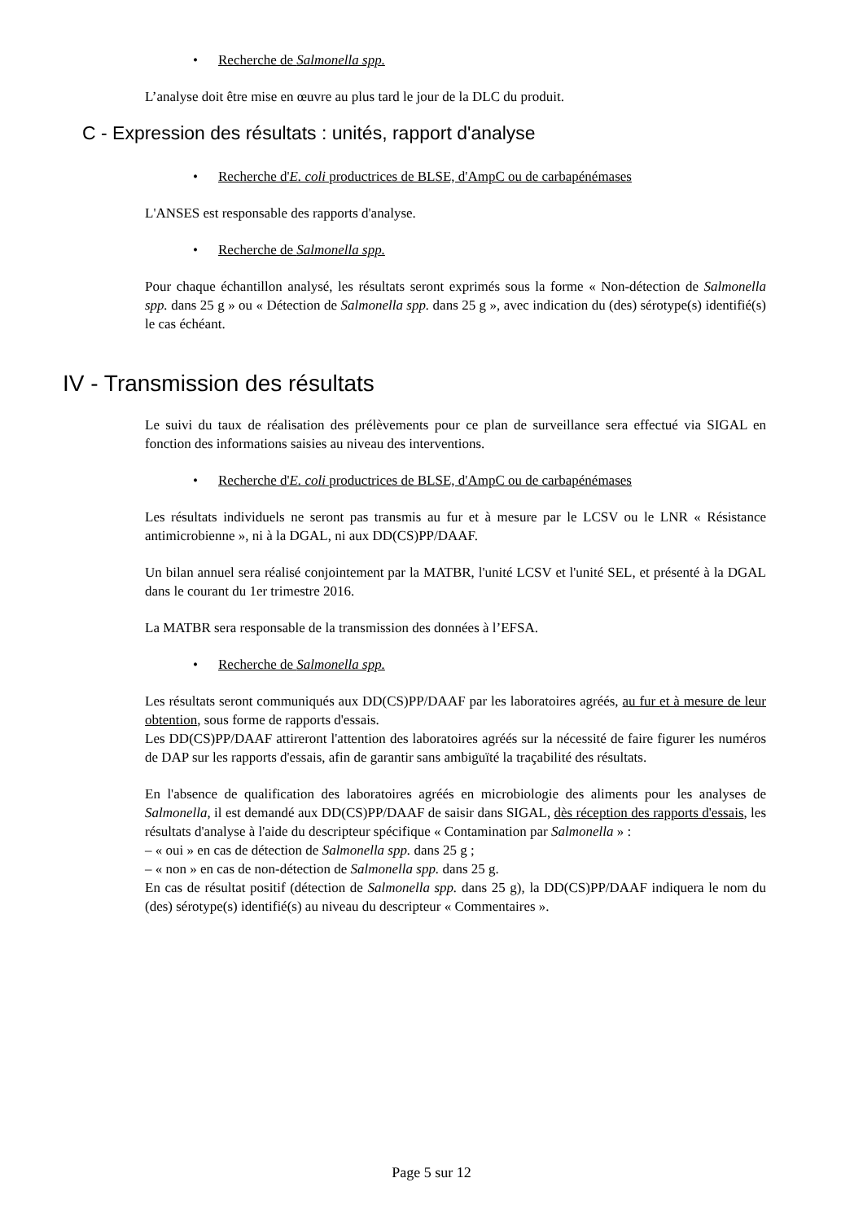• Recherche de Salmonella spp.
L’analyse doit être mise en œuvre au plus tard le jour de la DLC du produit.
C - Expression des résultats : unités, rapport d'analyse
• Recherche d'E. coli productrices de BLSE, d'AmpC ou de carbapénémases
L'ANSES est responsable des rapports d'analyse.
• Recherche de Salmonella spp.
Pour chaque échantillon analysé, les résultats seront exprimés sous la forme « Non-détection de Salmonella spp. dans 25 g » ou « Détection de Salmonella spp. dans 25 g », avec indication du (des) sérotype(s) identifié(s) le cas échéant.
IV - Transmission des résultats
Le suivi du taux de réalisation des prélèvements pour ce plan de surveillance sera effectué via SIGAL en fonction des informations saisies au niveau des interventions.
• Recherche d'E. coli productrices de BLSE, d'AmpC ou de carbapénémases
Les résultats individuels ne seront pas transmis au fur et à mesure par le LCSV ou le LNR « Résistance antimicrobienne », ni à la DGAL, ni aux DD(CS)PP/DAAF.
Un bilan annuel sera réalisé conjointement par la MATBR, l'unité LCSV et l'unité SEL, et présenté à la DGAL dans le courant du 1er trimestre 2016.
La MATBR sera responsable de la transmission des données à l’EFSA.
• Recherche de Salmonella spp.
Les résultats seront communiqués aux DD(CS)PP/DAAF par les laboratoires agréés, au fur et à mesure de leur obtention, sous forme de rapports d'essais.
Les DD(CS)PP/DAAF attireront l'attention des laboratoires agréés sur la nécessité de faire figurer les numéros de DAP sur les rapports d'essais, afin de garantir sans ambiguïté la traçabilité des résultats.
En l'absence de qualification des laboratoires agréés en microbiologie des aliments pour les analyses de Salmonella, il est demandé aux DD(CS)PP/DAAF de saisir dans SIGAL, dès réception des rapports d'essais, les résultats d'analyse à l'aide du descripteur spécifique « Contamination par Salmonella » :
– « oui » en cas de détection de Salmonella spp. dans 25 g ;
– « non » en cas de non-détection de Salmonella spp. dans 25 g.
En cas de résultat positif (détection de Salmonella spp. dans 25 g), la DD(CS)PP/DAAF indiquera le nom du (des) sérotype(s) identifié(s) au niveau du descripteur « Commentaires ».
Page 5 sur 12